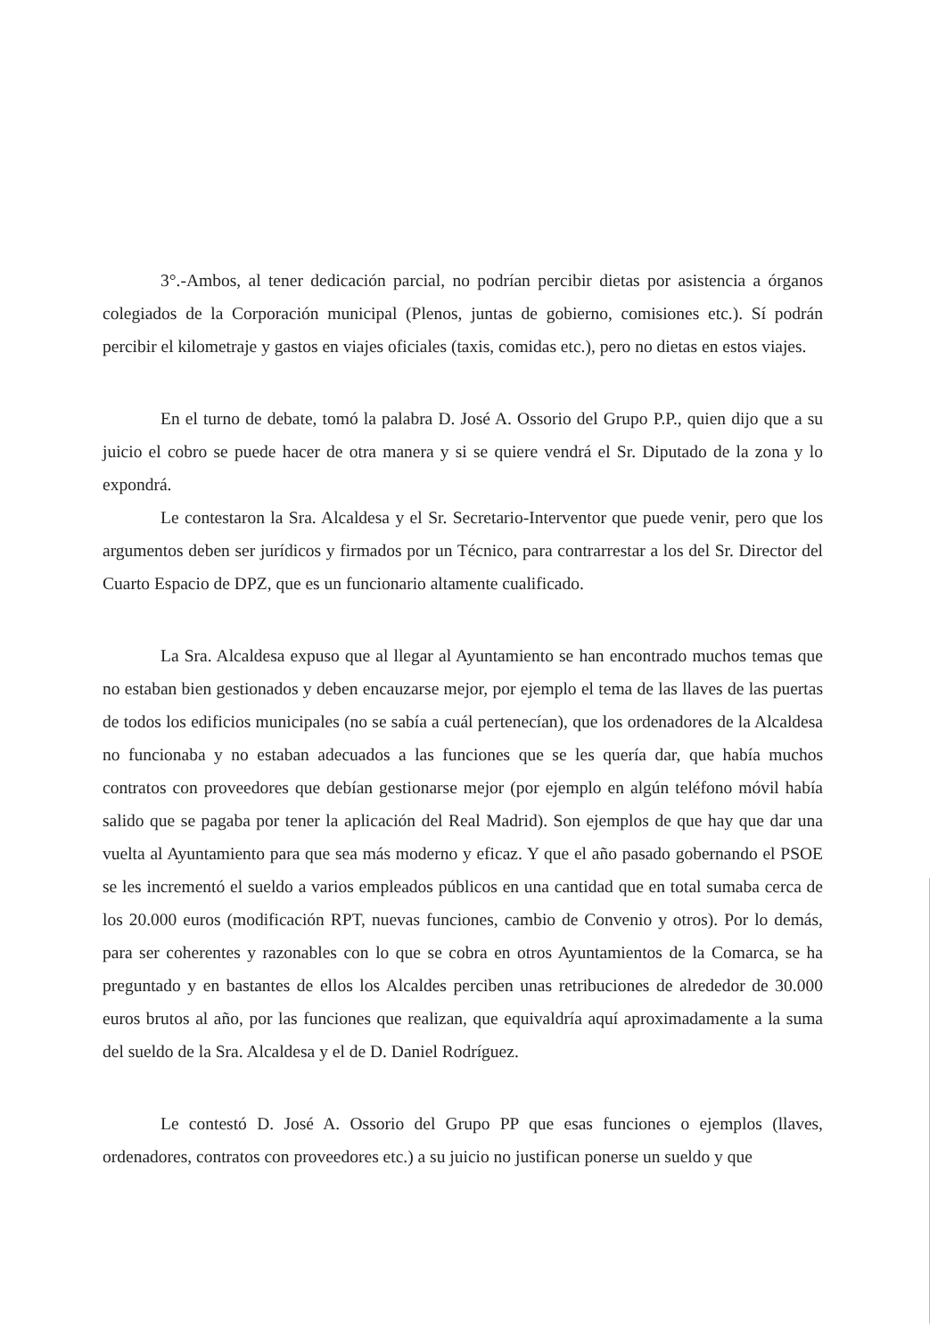3°.-Ambos, al tener dedicación parcial, no podrían percibir dietas por asistencia a órganos colegiados de la Corporación municipal (Plenos, juntas de gobierno, comisiones etc.). Sí podrán percibir el kilometraje y gastos en viajes oficiales (taxis, comidas etc.), pero no dietas en estos viajes.
En el turno de debate, tomó la palabra D. José A. Ossorio del Grupo P.P., quien dijo que a su juicio el cobro se puede hacer de otra manera y si se quiere vendrá el Sr. Diputado de la zona y lo expondrá.
Le contestaron la Sra. Alcaldesa y el Sr. Secretario-Interventor que puede venir, pero que los argumentos deben ser jurídicos y firmados por un Técnico, para contrarrestar a los del Sr. Director del Cuarto Espacio de DPZ, que es un funcionario altamente cualificado.
La Sra. Alcaldesa expuso que al llegar al Ayuntamiento se han encontrado muchos temas que no estaban bien gestionados y deben encauzarse mejor, por ejemplo el tema de las llaves de las puertas de todos los edificios municipales (no se sabía a cuál pertenecían), que los ordenadores de la Alcaldesa no funcionaba y no estaban adecuados a las funciones que se les quería dar, que había muchos contratos con proveedores que debían gestionarse mejor (por ejemplo en algún teléfono móvil había salido que se pagaba por tener la aplicación del Real Madrid). Son ejemplos de que hay que dar una vuelta al Ayuntamiento para que sea más moderno y eficaz. Y que el año pasado gobernando el PSOE se les incrementó el sueldo a varios empleados públicos en una cantidad que en total sumaba cerca de los 20.000 euros (modificación RPT, nuevas funciones, cambio de Convenio y otros). Por lo demás, para ser coherentes y razonables con lo que se cobra en otros Ayuntamientos de la Comarca, se ha preguntado y en bastantes de ellos los Alcaldes perciben unas retribuciones de alrededor de 30.000 euros brutos al año, por las funciones que realizan, que equivaldría aquí aproximadamente a la suma del sueldo de la Sra. Alcaldesa y el de D. Daniel Rodríguez.
Le contestó D. José A. Ossorio del Grupo PP que esas funciones o ejemplos (llaves, ordenadores, contratos con proveedores etc.) a su juicio no justifican ponerse un sueldo y que